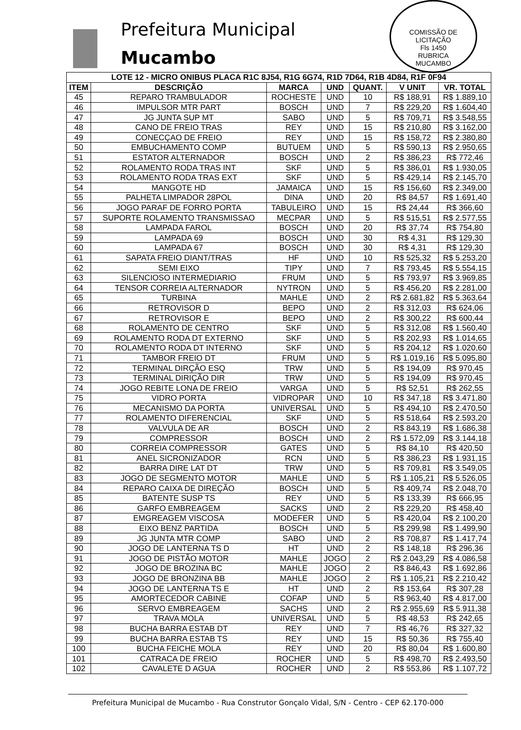Prefeitura Municipal
Mucambo
COMISSÃO DE LICITAÇÃO
Fls 1450
RUBRICA
MUCAMBO
| LOTE 12 - MICRO ONIBUS PLACA R1C 8J54, R1G 6G74, R1D 7D64, R1B 4D84, R1F 0F94 | | | | | | |
| --- | --- | --- | --- | --- | --- | --- |
| ITEM | DESCRIÇÃO | MARCA | UND | QUANT. | V UNIT | VR. TOTAL |
| 45 | REPARO TRAMBULADOR | ROCHESTE | UND | 10 | R$ 188,91 | R$ 1.889,10 |
| 46 | IMPULSOR MTR PART | BOSCH | UND | 7 | R$ 229,20 | R$ 1.604,40 |
| 47 | JG JUNTA SUP MT | SABO | UND | 5 | R$ 709,71 | R$ 3.548,55 |
| 48 | CANO DE FREIO TRAS | REY | UND | 15 | R$ 210,80 | R$ 3.162,00 |
| 49 | CONECÇAO DE FREIO | REY | UND | 15 | R$ 158,72 | R$ 2.380,80 |
| 50 | EMBUCHAMENTO COMP | BUTUEM | UND | 5 | R$ 590,13 | R$ 2.950,65 |
| 51 | ESTATOR ALTERNADOR | BOSCH | UND | 2 | R$ 386,23 | R$ 772,46 |
| 52 | ROLAMENTO RODA TRAS INT | SKF | UND | 5 | R$ 386,01 | R$ 1.930,05 |
| 53 | ROLAMENTO RODA TRAS EXT | SKF | UND | 5 | R$ 429,14 | R$ 2.145,70 |
| 54 | MANGOTE HD | JAMAICA | UND | 15 | R$ 156,60 | R$ 2.349,00 |
| 55 | PALHETA LIMPADOR 28POL | DINA | UND | 20 | R$ 84,57 | R$ 1.691,40 |
| 56 | JOGO PARAF DE FORRO PORTA | TABULEIRO | UND | 15 | R$ 24,44 | R$ 366,60 |
| 57 | SUPORTE ROLAMENTO TRANSMISSAO | MECPAR | UND | 5 | R$ 515,51 | R$ 2.577,55 |
| 58 | LAMPADA FAROL | BOSCH | UND | 20 | R$ 37,74 | R$ 754,80 |
| 59 | LAMPADA 69 | BOSCH | UND | 30 | R$ 4,31 | R$ 129,30 |
| 60 | LAMPADA 67 | BOSCH | UND | 30 | R$ 4,31 | R$ 129,30 |
| 61 | SAPATA FREIO DIANT/TRAS | HF | UND | 10 | R$ 525,32 | R$ 5.253,20 |
| 62 | SEMI EIXO | TIPY | UND | 7 | R$ 793,45 | R$ 5.554,15 |
| 63 | SILENCIOSO INTERMEDIARIO | FRUM | UND | 5 | R$ 793,97 | R$ 3.969,85 |
| 64 | TENSOR CORREIA ALTERNADOR | NYTRON | UND | 5 | R$ 456,20 | R$ 2.281,00 |
| 65 | TURBINA | MAHLE | UND | 2 | R$ 2.681,82 | R$ 5.363,64 |
| 66 | RETROVISOR D | BEPO | UND | 2 | R$ 312,03 | R$ 624,06 |
| 67 | RETROVISOR E | BEPO | UND | 2 | R$ 300,22 | R$ 600,44 |
| 68 | ROLAMENTO DE CENTRO | SKF | UND | 5 | R$ 312,08 | R$ 1.560,40 |
| 69 | ROLAMENTO RODA DT EXTERNO | SKF | UND | 5 | R$ 202,93 | R$ 1.014,65 |
| 70 | ROLAMENTO RODA DT INTERNO | SKF | UND | 5 | R$ 204,12 | R$ 1.020,60 |
| 71 | TAMBOR FREIO DT | FRUM | UND | 5 | R$ 1.019,16 | R$ 5.095,80 |
| 72 | TERMINAL DIRÇÃO ESQ | TRW | UND | 5 | R$ 194,09 | R$ 970,45 |
| 73 | TERMINAL DIRIÇÃO DIR | TRW | UND | 5 | R$ 194,09 | R$ 970,45 |
| 74 | JOGO REBITE LONA DE FREIO | VARGA | UND | 5 | R$ 52,51 | R$ 262,55 |
| 75 | VIDRO PORTA | VIDROPAR | UND | 10 | R$ 347,18 | R$ 3.471,80 |
| 76 | MECANISMO DA PORTA | UNIVERSAL | UND | 5 | R$ 494,10 | R$ 2.470,50 |
| 77 | ROLAMENTO DIFERENCIAL | SKF | UND | 5 | R$ 518,64 | R$ 2.593,20 |
| 78 | VALVULA DE AR | BOSCH | UND | 2 | R$ 843,19 | R$ 1.686,38 |
| 79 | COMPRESSOR | BOSCH | UND | 2 | R$ 1.572,09 | R$ 3.144,18 |
| 80 | CORREIA COMPRESSOR | GATES | UND | 5 | R$ 84,10 | R$ 420,50 |
| 81 | ANEL SICRONIZADOR | RCN | UND | 5 | R$ 386,23 | R$ 1.931,15 |
| 82 | BARRA DIRE LAT DT | TRW | UND | 5 | R$ 709,81 | R$ 3.549,05 |
| 83 | JOGO DE SEGMENTO MOTOR | MAHLE | UND | 5 | R$ 1.105,21 | R$ 5.526,05 |
| 84 | REPARO CAIXA DE DIREÇÃO | BOSCH | UND | 5 | R$ 409,74 | R$ 2.048,70 |
| 85 | BATENTE SUSP TS | REY | UND | 5 | R$ 133,39 | R$ 666,95 |
| 86 | GARFO EMBREAGEM | SACKS | UND | 2 | R$ 229,20 | R$ 458,40 |
| 87 | EMGREAGEM VISCOSA | MODEFER | UND | 5 | R$ 420,04 | R$ 2.100,20 |
| 88 | EIXO BENZ PARTIDA | BOSCH | UND | 5 | R$ 299,98 | R$ 1.499,90 |
| 89 | JG JUNTA MTR COMP | SABO | UND | 2 | R$ 708,87 | R$ 1.417,74 |
| 90 | JOGO DE LANTERNA TS D | HT | UND | 2 | R$ 148,18 | R$ 296,36 |
| 91 | JOGO DE PISTÃO MOTOR | MAHLE | JOGO | 2 | R$ 2.043,29 | R$ 4.086,58 |
| 92 | JOGO DE BROZINA BC | MAHLE | JOGO | 2 | R$ 846,43 | R$ 1.692,86 |
| 93 | JOGO DE BRONZINA BB | MAHLE | JOGO | 2 | R$ 1.105,21 | R$ 2.210,42 |
| 94 | JOGO DE LANTERNA TS E | HT | UND | 2 | R$ 153,64 | R$ 307,28 |
| 95 | AMORTECEDOR CABINE | COFAP | UND | 5 | R$ 963,40 | R$ 4.817,00 |
| 96 | SERVO EMBREAGEM | SACHS | UND | 2 | R$ 2.955,69 | R$ 5.911,38 |
| 97 | TRAVA MOLA | UNIVERSAL | UND | 5 | R$ 48,53 | R$ 242,65 |
| 98 | BUCHA BARRA ESTAB DT | REY | UND | 7 | R$ 46,76 | R$ 327,32 |
| 99 | BUCHA BARRA ESTAB TS | REY | UND | 15 | R$ 50,36 | R$ 755,40 |
| 100 | BUCHA FEICHE MOLA | REY | UND | 20 | R$ 80,04 | R$ 1.600,80 |
| 101 | CATRACA DE FREIO | ROCHER | UND | 5 | R$ 498,70 | R$ 2.493,50 |
| 102 | CAVALETE D AGUA | ROCHER | UND | 2 | R$ 553,86 | R$ 1.107,72 |
Prefeitura Municipal de Mucambo - Rua Construtor Gonçalo Vidal, S/N - Centro - CEP 62.170-000